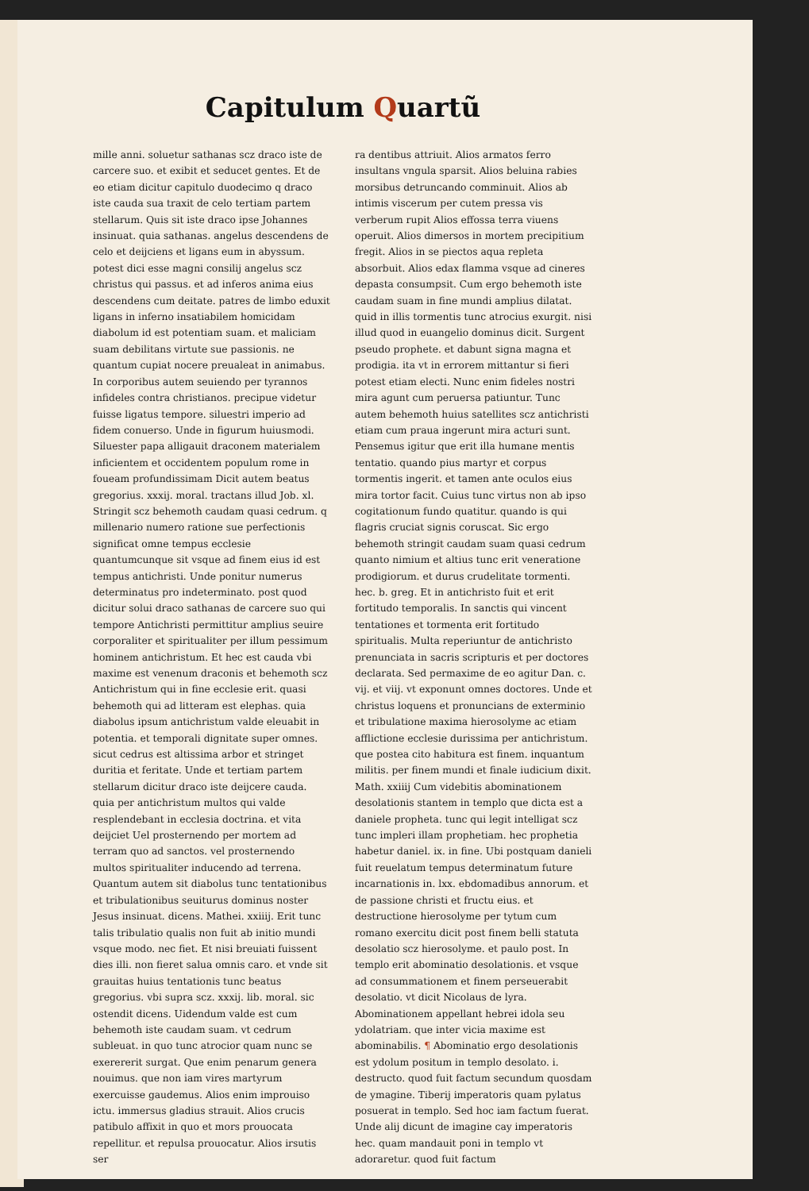Capitulum Quartũ
mille anni. soluetur sathanas scz draco iste de carcere suo. et exibit et seducet gentes. Et de eo etiam dicitur capitulo duodecimo q draco iste cauda sua traxit de celo tertiam partem stellarum. Quis sit iste draco ipse Johannes insinuat. quia sathanas. angelus descendens de celo et deijciens et ligans eum in abyssum. potest dici esse magni consilij angelus scz christus qui passus. et ad inferos anima eius descendens cum deitate. patres de limbo eduxit ligans in inferno insatiabilem homicidam diabolum id est potentiam suam. et maliciam suam debilitans virtute sue passionis. ne quantum cupiat nocere preualeat in animabus. In corporibus autem seuiendo per tyrannos infideles contra christianos. precipue videtur fuisse ligatus tempore. siluestri imperio ad fidem conuerso. Unde in figurum huiusmodi. Siluester papa alligauit draconem materialem inficientem et occidentem populum rome in foueam profundissimam Dicit autem beatus gregorius. xxxij. moral. tractans illud Job. xl. Stringit scz behemoth caudam quasi cedrum. q millenario numero ratione sue perfectionis significat omne tempus ecclesie quantumcunque sit vsque ad finem eius id est tempus antichristi. Unde ponitur numerus determinatus pro indeterminato. post quod dicitur solui draco sathanas de carcere suo qui tempore Antichristi permittitur amplius seuire corporaliter et spiritualiter per illum pessimum hominem antichristum. Et hec est cauda vbi maxime est venenum draconis et behemoth scz Antichristum qui in fine ecclesie erit. quasi behemoth qui ad litteram est elephas. quia diabolus ipsum antichristum valde eleuabit in potentia. et temporali dignitate super omnes. sicut cedrus est altissima arbor et stringet duritia et feritate. Unde et tertiam partem stellarum dicitur draco iste deijcere cauda. quia per antichristum multos qui valde resplendebant in ecclesia doctrina. et vita deijciet Uel prosternendo per mortem ad terram quo ad sanctos. vel prosternendo multos spiritualiter inducendo ad terrena. Quantum autem sit diabolus tunc tentationibus et tribulationibus seuiturus dominus noster Jesus insinuat. dicens. Mathei. xxiiij. Erit tunc talis tribulatio qualis non fuit ab initio mundi vsque modo. nec fiet. Et nisi breuiati fuissent dies illi. non fieret salua omnis caro. et vnde sit grauitas huius tentationis tunc beatus gregorius. vbi supra scz. xxxij. lib. moral. sic ostendit dicens. Uidendum valde est cum behemoth iste caudam suam. vt cedrum subleuat. in quo tunc atrocior quam nunc se exerererit surgat. Que enim penarum genera nouimus. que non iam vires martyrum exercuisse gaudemus. Alios enim improuiso ictu. immersus gladius strauit. Alios crucis patibulo affixit in quo et mors prouocata repellitur. et repulsa prouocatur. Alios irsutis ser
ra dentibus attriuit. Alios armatos ferro insultans vngula sparsit. Alios beluina rabies morsibus detruncando comminuit. Alios ab intimis viscerum per cutem pressa vis verberum rupit Alios effossa terra viuens operuit. Alios dimersos in mortem precipitium fregit. Alios in se piectos aqua repleta absorbuit. Alios edax flamma vsque ad cineres depasta consumpsit. Cum ergo behemoth iste caudam suam in fine mundi amplius dilatat. quid in illis tormentis tunc atrocius exurgit. nisi illud quod in euangelio dominus dicit. Surgent pseudo prophete. et dabunt signa magna et prodigia. ita vt in errorem mittantur si fieri potest etiam electi. Nunc enim fideles nostri mira agunt cum peruersa patiuntur. Tunc autem behemoth huius satellites scz antichristi etiam cum praua ingerunt mira acturi sunt. Pensemus igitur que erit illa humane mentis tentatio. quando pius martyr et corpus tormentis ingerit. et tamen ante oculos eius mira tortor facit. Cuius tunc virtus non ab ipso cogitationum fundo quatitur. quando is qui flagris cruciat signis coruscat. Sic ergo behemoth stringit caudam suam quasi cedrum quanto nimium et altius tunc erit veneratione prodigiorum. et durus crudelitate tormenti. hec. b. greg. Et in antichristo fuit et erit fortitudo temporalis. In sanctis qui vincent tentationes et tormenta erit fortitudo spiritualis. Multa reperiuntur de antichristo prenunciata in sacris scripturis et per doctores declarata. Sed permaxime de eo agitur Dan. c. vij. et viij. vt exponunt omnes doctores. Unde et christus loquens et pronuncians de exterminio et tribulatione maxima hierosolyme ac etiam afflictione ecclesie durissima per antichristum. que postea cito habitura est finem. inquantum militis. per finem mundi et finale iudicium dixit. Math. xxiiij Cum videbitis abominationem desolationis stantem in templo que dicta est a daniele propheta. tunc qui legit intelligat scz tunc impleri illam prophetiam. hec prophetia habetur daniel. ix. in fine. Ubi postquam danieli fuit reuelatum tempus determinatum future incarnationis in. lxx. ebdomadibus annorum. et de passione christi et fructu eius. et destructione hierosolyme per tytum cum romano exercitu dicit post finem belli statuta desolatio scz hierosolyme. et paulo post. In templo erit abominatio desolationis. et vsque ad consummationem et finem perseuerabit desolatio. vt dicit Nicolaus de lyra. Abominationem appellant hebrei idola seu ydolatriam. que inter vicia maxime est abominabilis. ¶ Abominatio ergo desolationis est ydolum positum in templo desolato. i. destructo. quod fuit factum secundum quosdam de ymagine. Tiberij imperatoris quam pylatus posuerat in templo. Sed hoc iam factum fuerat. Unde alij dicunt de imagine cay imperatoris hec. quam mandauit poni in templo vt adoraretur. quod fuit factum